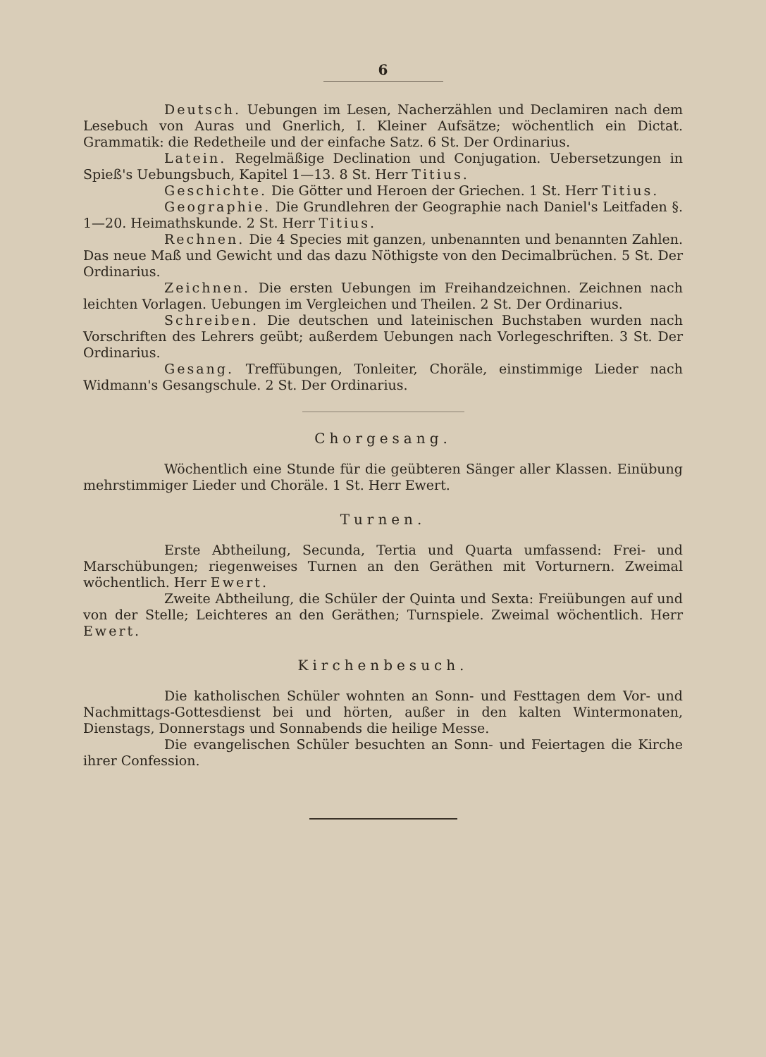6
Deutsch. Uebungen im Lesen, Nacherzählen und Declamiren nach dem Lesebuch von Auras und Gnerlich, I. Kleiner Aufsätze; wöchentlich ein Dictat. Grammatik: die Redetheile und der einfache Satz. 6 St. Der Ordinarius.
Latein. Regelmäßige Declination und Conjugation. Uebersetzungen in Spieß's Uebungsbuch, Kapitel 1—13. 8 St. Herr Titius.
Geschichte. Die Götter und Heroen der Griechen. 1 St. Herr Titius.
Geographie. Die Grundlehren der Geographie nach Daniel's Leitfaden §. 1—20. Heimathskunde. 2 St. Herr Titius.
Rechnen. Die 4 Species mit ganzen, unbenannten und benannten Zahlen. Das neue Maß und Gewicht und das dazu Nöthigste von den Decimalbrüchen. 5 St. Der Ordinarius.
Zeichnen. Die ersten Uebungen im Freihandzeichnen. Zeichnen nach leichten Vorlagen. Uebungen im Vergleichen und Theilen. 2 St. Der Ordinarius.
Schreiben. Die deutschen und lateinischen Buchstaben wurden nach Vorschriften des Lehrers geübt; außerdem Uebungen nach Vorlegeschriften. 3 St. Der Ordinarius.
Gesang. Treffübungen, Tonleiter, Choräle, einstimmige Lieder nach Widmann's Gesangschule. 2 St. Der Ordinarius.
Chorgesang.
Wöchentlich eine Stunde für die geübteren Sänger aller Klassen. Einübung mehrstimmiger Lieder und Choräle. 1 St. Herr Ewert.
Turnen.
Erste Abtheilung, Secunda, Tertia und Quarta umfassend: Frei- und Marschübungen; riegenweises Turnen an den Geräthen mit Vorturnern. Zweimal wöchentlich. Herr Ewert.
Zweite Abtheilung, die Schüler der Quinta und Sexta: Freiübungen auf und von der Stelle; Leichteres an den Geräthen; Turnspiele. Zweimal wöchentlich. Herr Ewert.
Kirchenbesuch.
Die katholischen Schüler wohnten an Sonn- und Festtagen dem Vor- und Nachmittags-Gottesdienst bei und hörten, außer in den kalten Wintermonaten, Dienstags, Donnerstags und Sonnabends die heilige Messe.
Die evangelischen Schüler besuchten an Sonn- und Feiertagen die Kirche ihrer Confession.